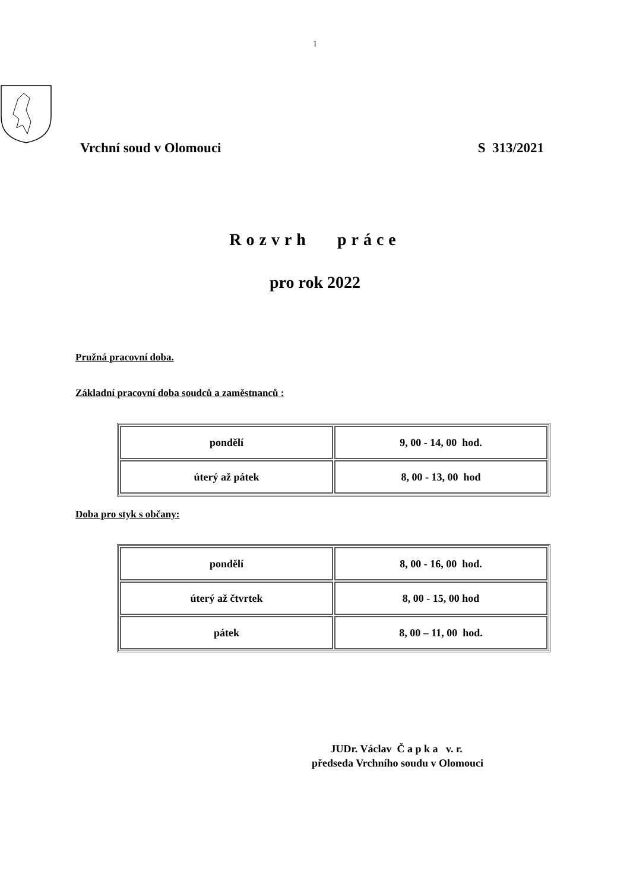1
Vrchní soud v Olomouci S 313/2021
Rozvrh práce
pro rok 2022
Pružná pracovní doba.
Základní pracovní doba soudců a zaměstnanců :
| pondělí | 9, 00 - 14, 00 hod. |
| úterý až pátek | 8, 00 - 13, 00 hod |
Doba pro styk s občany:
| pondělí | 8, 00 - 16, 00 hod. |
| úterý až čtvrtek | 8, 00 - 15, 00 hod |
| pátek | 8, 00 – 11, 00 hod. |
JUDr. Václav Č a p k a v. r.
předseda Vrchního soudu v Olomouci